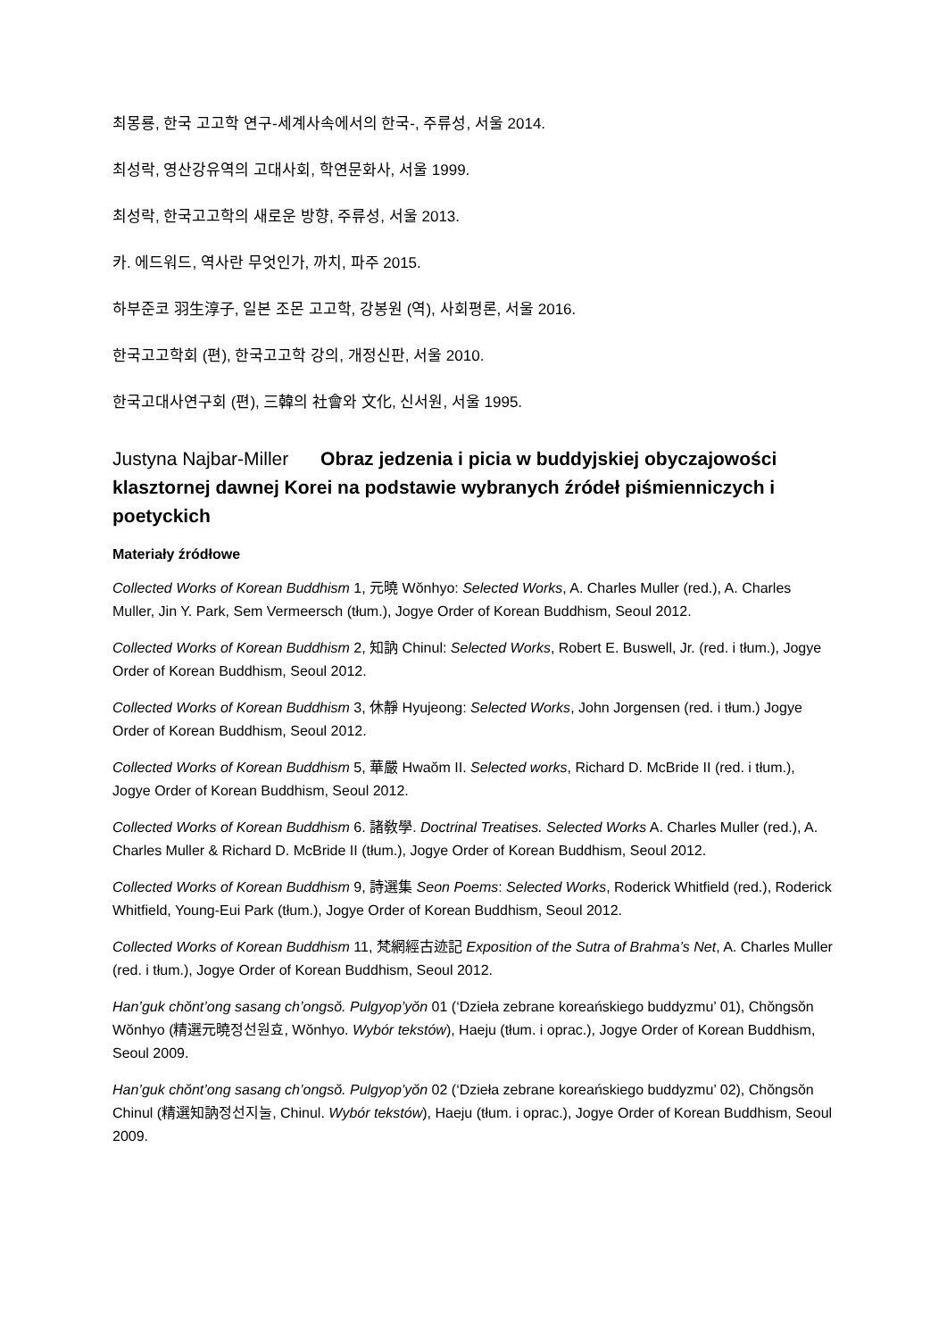최몽룡, 한국 고고학 연구-세계사속에서의 한국-, 주류성, 서울 2014.
최성락, 영산강유역의 고대사회, 학연문화사, 서울 1999.
최성락, 한국고고학의 새로운 방향, 주류성, 서울 2013.
카. 에드워드, 역사란 무엇인가, 까치, 파주 2015.
하부준코 羽生淳子, 일본 조몬 고고학, 강봉원 (역), 사회평론, 서울 2016.
한국고고학회 (편), 한국고고학 강의, 개정신판, 서울 2010.
한국고대사연구회 (편), 三韓의 社會와 文化, 신서원, 서울 1995.
Justyna Najbar-Miller Obraz jedzenia i picia w buddyjskiej obyczajowości klasztornej dawnej Korei na podstawie wybranych źródeł piśmienniczych i poetyckich
Materiały źródłowe
Collected Works of Korean Buddhism 1, 元曉 Wŏnhyo: Selected Works, A. Charles Muller (red.), A. Charles Muller, Jin Y. Park, Sem Vermeersch (tłum.), Jogye Order of Korean Buddhism, Seoul 2012.
Collected Works of Korean Buddhism 2, 知訥 Chinul: Selected Works, Robert E. Buswell, Jr. (red. i tłum.), Jogye Order of Korean Buddhism, Seoul 2012.
Collected Works of Korean Buddhism 3, 休靜 Hyujeong: Selected Works, John Jorgensen (red. i tłum.) Jogye Order of Korean Buddhism, Seoul 2012.
Collected Works of Korean Buddhism 5, 華嚴 Hwaŏm II. Selected works, Richard D. McBride II (red. i tłum.), Jogye Order of Korean Buddhism, Seoul 2012.
Collected Works of Korean Buddhism 6. 諸敎學. Doctrinal Treatises. Selected Works A. Charles Muller (red.), A. Charles Muller & Richard D. McBride II (tłum.), Jogye Order of Korean Buddhism, Seoul 2012.
Collected Works of Korean Buddhism 9, 詩選集 Seon Poems: Selected Works, Roderick Whitfield (red.), Roderick Whitfield, Young-Eui Park (tłum.), Jogye Order of Korean Buddhism, Seoul 2012.
Collected Works of Korean Buddhism 11, 梵網經古迹記 Exposition of the Sutra of Brahma’s Net, A. Charles Muller (red. i tłum.), Jogye Order of Korean Buddhism, Seoul 2012.
Han’guk chŏnt’ong sasang ch’ongsŏ. Pulgyop’yŏn 01 (‘Dzieła zebrane koreańskiego buddyzmu’ 01), Chŏngsŏn Wŏnhyo (精選元曉정선원효, Wŏnhyo. Wybór tekstów), Haeju (tłum. i oprac.), Jogye Order of Korean Buddhism, Seoul 2009.
Han’guk chŏnt’ong sasang ch’ongsŏ. Pulgyop’yŏn 02 (‘Dzieła zebrane koreańskiego buddyzmu’ 02), Chŏngsŏn Chinul (精選知訥정선지눌, Chinul. Wybór tekstów), Haeju (tłum. i oprac.), Jogye Order of Korean Buddhism, Seoul 2009.